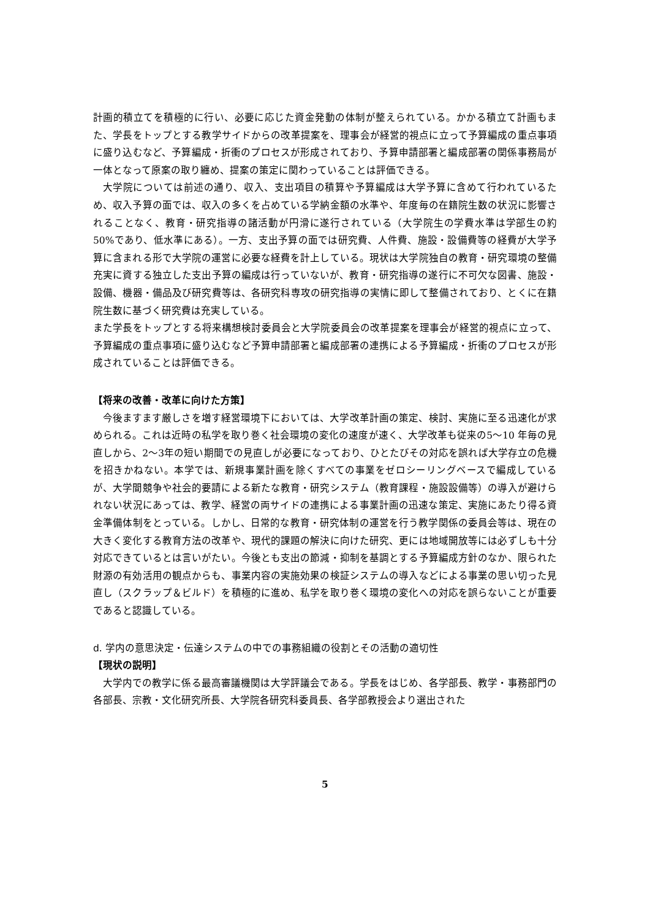計画的積立てを積極的に行い、必要に応じた資金発動の体制が整えられている。かかる積立て計画もまた、学長をトップとする教学サイドからの改革提案を、理事会が経営的視点に立って予算編成の重点事項に盛り込むなど、予算編成・折衝のプロセスが形成されており、予算申請部署と編成部署の関係事務局が一体となって原案の取り纏め、提案の策定に関わっていることは評価できる。
大学院については前述の通り、収入、支出項目の積算や予算編成は大学予算に含めて行われているため、収入予算の面では、収入の多くを占めている学納金額の水準や、年度毎の在籍院生数の状況に影響されることなく、教育・研究指導の諸活動が円滑に遂行されている（大学院生の学費水準は学部生の約 50%であり、低水準にある）。一方、支出予算の面では研究費、人件費、施設・設備費等の経費が大学予算に含まれる形で大学院の運営に必要な経費を計上している。現状は大学院独自の教育・研究環境の整備充実に資する独立した支出予算の編成は行っていないが、教育・研究指導の遂行に不可欠な図書、施設・設備、機器・備品及び研究費等は、各研究科専攻の研究指導の実情に即して整備されており、とくに在籍院生数に基づく研究費は充実している。
また学長をトップとする将来構想検討委員会と大学院委員会の改革提案を理事会が経営的視点に立って、予算編成の重点事項に盛り込むなど予算申請部署と編成部署の連携による予算編成・折衝のプロセスが形成されていることは評価できる。
【将来の改善・改革に向けた方策】
今後ますます厳しさを増す経営環境下においては、大学改革計画の策定、検討、実施に至る迅速化が求められる。これは近時の私学を取り巻く社会環境の変化の速度が速く、大学改革も従来の5～10 年毎の見直しから、2～3年の短い期間での見直しが必要になっており、ひとたびその対応を誤れば大学存立の危機を招きかねない。本学では、新規事業計画を除くすべての事業をゼロシーリングベースで編成しているが、大学間競争や社会的要請による新たな教育・研究システム（教育課程・施設設備等）の導入が避けられない状況にあっては、教学、経営の両サイドの連携による事業計画の迅速な策定、実施にあたり得る資金準備体制をとっている。しかし、日常的な教育・研究体制の運営を行う教学関係の委員会等は、現在の大きく変化する教育方法の改革や、現代的課題の解決に向けた研究、更には地域開放等には必ずしも十分対応できているとは言いがたい。今後とも支出の節減・抑制を基調とする予算編成方針のなか、限られた財源の有効活用の観点からも、事業内容の実施効果の検証システムの導入などによる事業の思い切った見直し（スクラップ＆ビルド）を積極的に進め、私学を取り巻く環境の変化への対応を誤らないことが重要であると認識している。
d. 学内の意思決定・伝達システムの中での事務組織の役割とその活動の適切性
【現状の説明】
大学内での教学に係る最高審議機関は大学評議会である。学長をはじめ、各学部長、教学・事務部門の各部長、宗教・文化研究所長、大学院各研究科委員長、各学部教授会より選出された
5